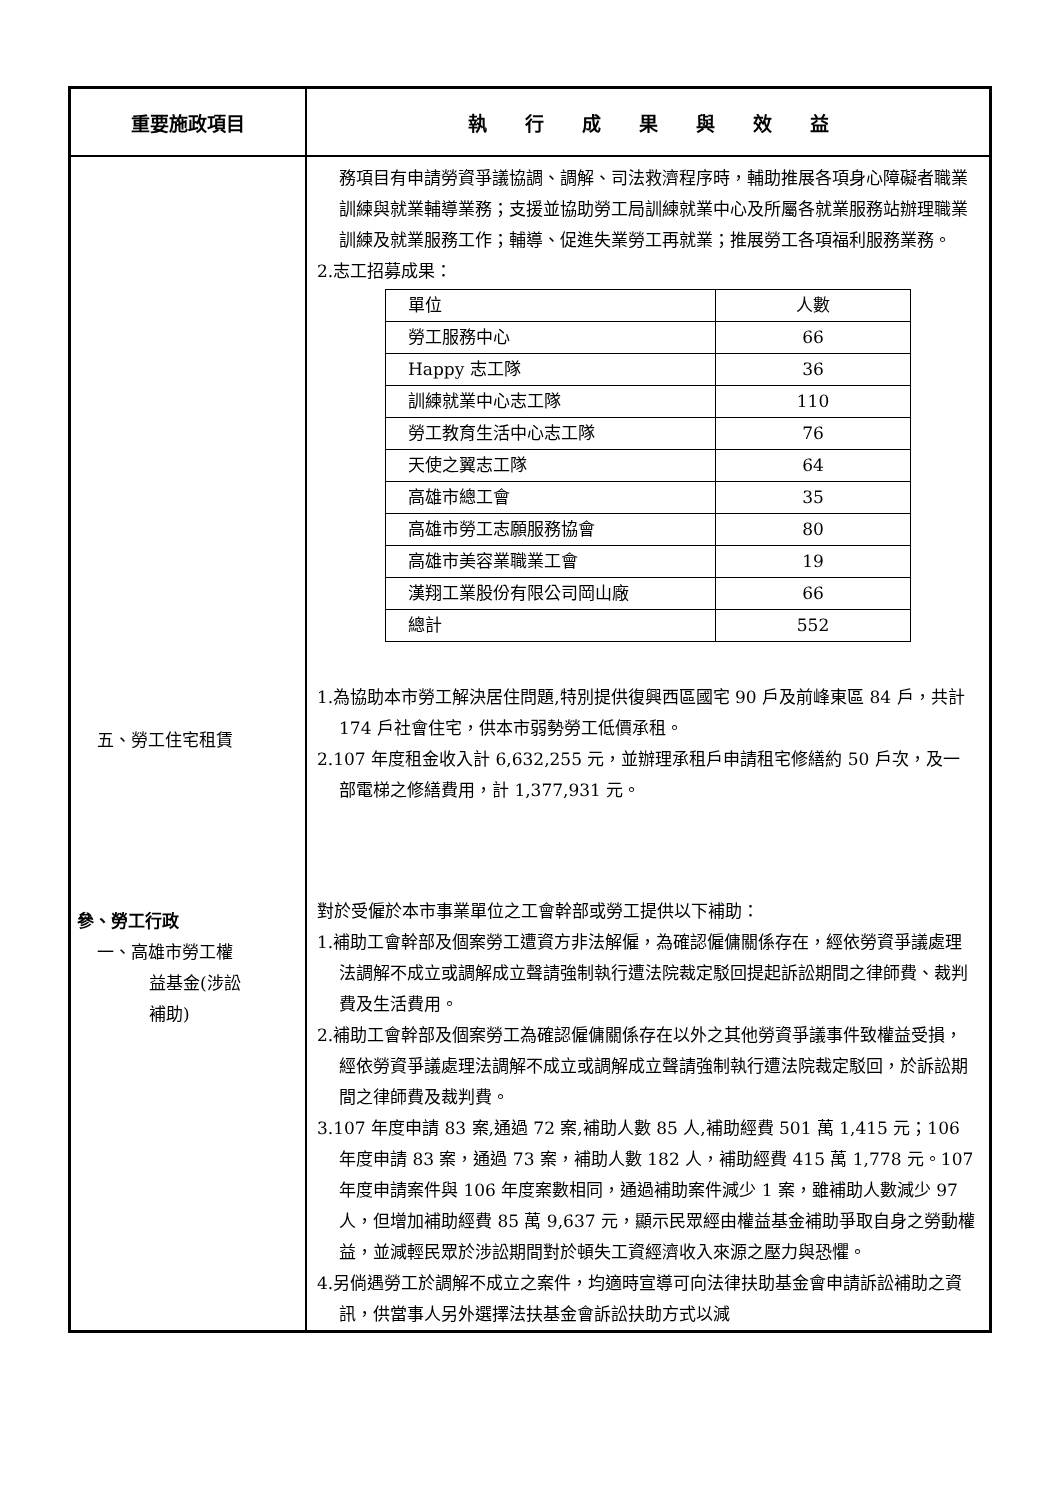| 重要施政項目 | 執 行 成 果 與 效 益 |
| --- | --- |
| 五、勞工住宅租賃 參、勞工行政 一、高雄市勞工權 益基金(涉訟 補助) | 務項目有申請勞資爭議協調、調解、司法救濟程序時，輔助推展各項身心障礙者職業訓練與就業輔導業務；支援並協助勞工局訓練就業中心及所屬各就業服務站辦理職業訓練及就業服務工作；輔導、促進失業勞工再就業；推展勞工各項福利服務業務。 2.志工招募成果： / 單位 / 人數 / / 勞工服務中心 / 66 / / Happy 志工隊 / 36 / / 訓練就業中心志工隊 / 110 / / 勞工教育生活中心志工隊 / 76 / / 天使之翼志工隊 / 64 / / 高雄市總工會 / 35 / / 高雄市勞工志願服務協會 / 80 / / 高雄市美容業職業工會 / 19 / / 漢翔工業股份有限公司岡山廠 / 66 / / 總計 / 552 / 1.為協助本市勞工解決居住問題,特別提供復興西區國宅 90 戶及前峰東區 84 戶，共計 174 戶社會住宅，供本市弱勢勞工低價承租。 2.107 年度租金收入計 6,632,255 元，並辦理承租戶申請租宅修繕約 50 戶次，及一部電梯之修繕費用，計 1,377,931 元。 對於受僱於本市事業單位之工會幹部或勞工提供以下補助： 1.補助工會幹部及個案勞工遭資方非法解僱，為確認僱傭關係存在，經依勞資爭議處理法調解不成立或調解成立聲請強制執行遭法院裁定駁回提起訴訟期間之律師費、裁判費及生活費用。 2.補助工會幹部及個案勞工為確認僱傭關係存在以外之其他勞資爭議事件致權益受損，經依勞資爭議處理法調解不成立或調解成立聲請強制執行遭法院裁定駁回，於訴訟期間之律師費及裁判費。 3.107 年度申請 83 案,通過 72 案,補助人數 85 人,補助經費 501 萬 1,415 元；106 年度申請 83 案，通過 73 案，補助人數 182 人，補助經費 415 萬 1,778 元。107 年度申請案件與 106 年度案數相同，通過補助案件減少 1 案，雖補助人數減少 97 人，但增加補助經費 85 萬 9,637 元，顯示民眾經由權益基金補助爭取自身之勞動權益，並減輕民眾於涉訟期間對於頓失工資經濟收入來源之壓力與恐懼。 4.另倘遇勞工於調解不成立之案件，均適時宣導可向法律扶助基金會申請訴訟補助之資訊，供當事人另外選擇法扶基金會訴訟扶助方式以減 |